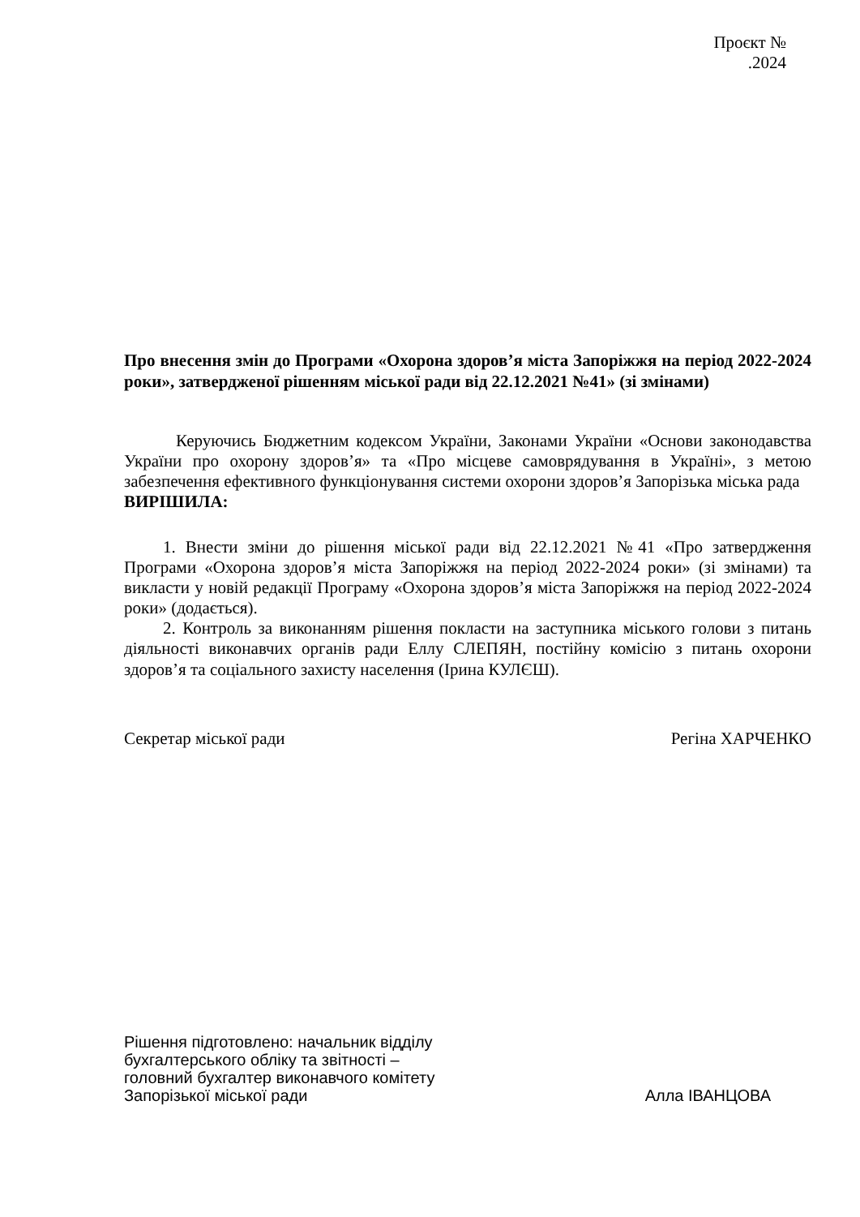Проєкт №
.2024
Про внесення змін до Програми «Охорона здоров’я міста Запоріжжя на період 2022-2024 роки», затвердженої рішенням міської ради від 22.12.2021 №41» (зі змінами)
Керуючись Бюджетним кодексом України, Законами України «Основи законодавства України про охорону здоров’я» та «Про місцеве самоврядування в Україні», з метою забезпечення ефективного функціонування системи охорони здоров’я Запорізька міська рада
ВИРІШИЛА:
1. Внести зміни до рішення міської ради від 22.12.2021 №41 «Про затвердження Програми «Охорона здоров’я міста Запоріжжя на період 2022-2024 роки» (зі змінами) та викласти у новій редакції Програму «Охорона здоров’я міста Запоріжжя на період 2022-2024 роки» (додається).
2. Контроль за виконанням рішення покласти на заступника міського голови з питань діяльності виконавчих органів ради Еллу СЛЕПЯН, постійну комісію з питань охорони здоров’я та соціального захисту населення (Ірина КУЛЄШ).
Секретар міської ради Регіна ХАРЧЕНКО
Рішення підготовлено: начальник відділу
бухгалтерського обліку та звітності –
головний бухгалтер виконавчого комітету
Запорізької міської ради Алла ІВАНЦОВА